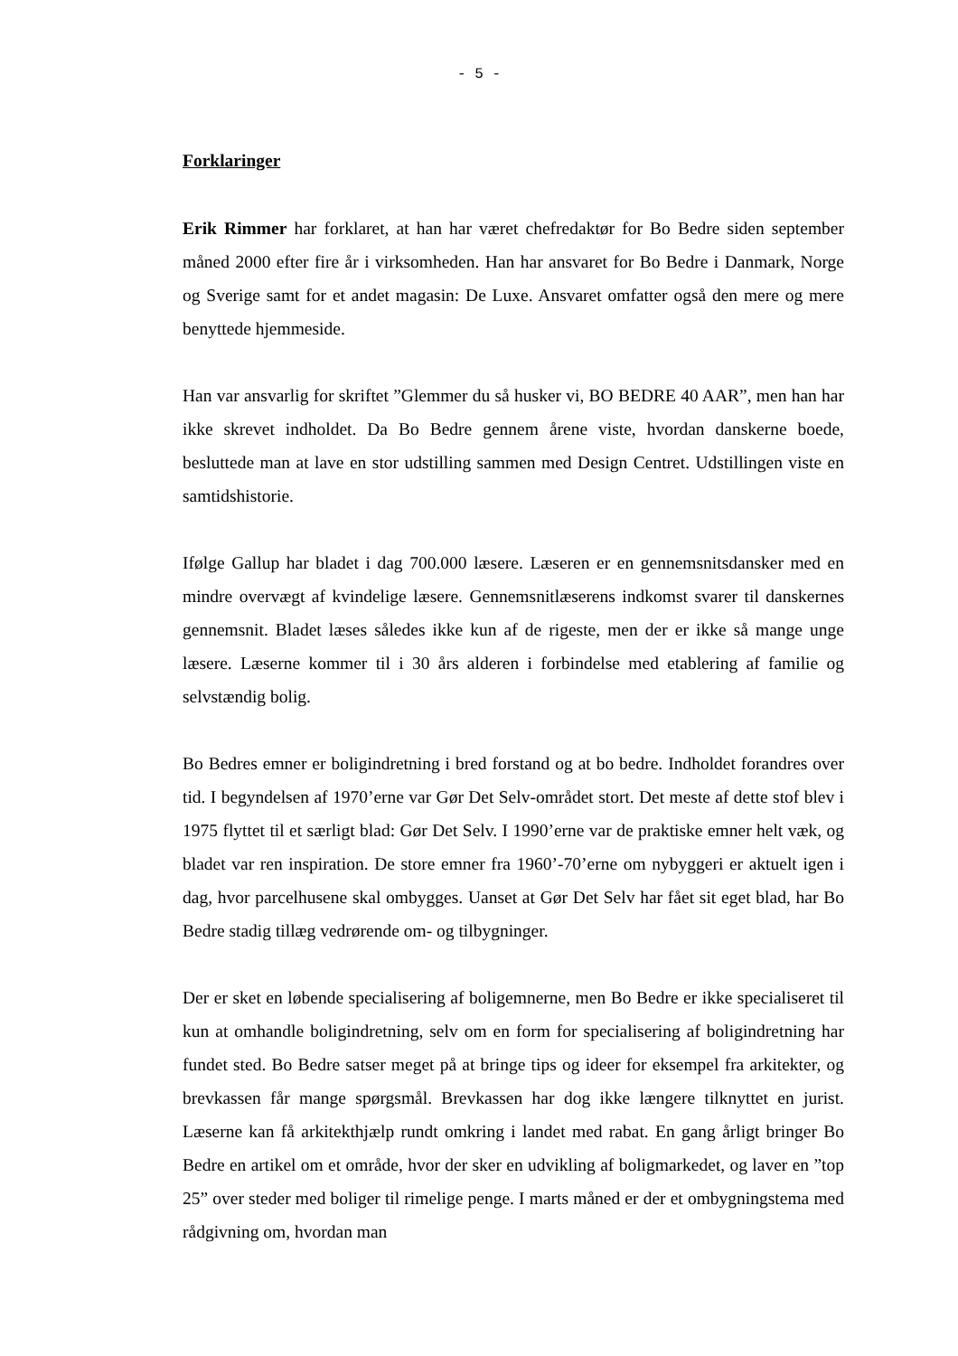- 5 -
Forklaringer
Erik Rimmer har forklaret, at han har været chefredaktør for Bo Bedre siden september måned 2000 efter fire år i virksomheden. Han har ansvaret for Bo Bedre i Danmark, Norge og Sverige samt for et andet magasin: De Luxe. Ansvaret omfatter også den mere og mere benyttede hjemmeside.
Han var ansvarlig for skriftet ”Glemmer du så husker vi, BO BEDRE 40 AAR”, men han har ikke skrevet indholdet. Da Bo Bedre gennem årene viste, hvordan danskerne boede, besluttede man at lave en stor udstilling sammen med Design Centret. Udstillingen viste en samtidshistorie.
Ifølge Gallup har bladet i dag 700.000 læsere. Læseren er en gennemsnitsdansker med en mindre overvægt af kvindelige læsere. Gennemsnitlæserens indkomst svarer til danskernes gennemsnit. Bladet læses således ikke kun af de rigeste, men der er ikke så mange unge læsere. Læserne kommer til i 30 års alderen i forbindelse med etablering af familie og selvstændig bolig.
Bo Bedres emner er boligindretning i bred forstand og at bo bedre. Indholdet forandres over tid. I begyndelsen af 1970’erne var Gør Det Selv-området stort. Det meste af dette stof blev i 1975 flyttet til et særligt blad: Gør Det Selv. I 1990’erne var de praktiske emner helt væk, og bladet var ren inspiration. De store emner fra 1960’-70’erne om nybyggeri er aktuelt igen i dag, hvor parcelhusene skal ombygges. Uanset at Gør Det Selv har fået sit eget blad, har Bo Bedre stadig tillæg vedrørende om- og tilbygninger.
Der er sket en løbende specialisering af boligemnerne, men Bo Bedre er ikke specialiseret til kun at omhandle boligindretning, selv om en form for specialisering af boligindretning har fundet sted. Bo Bedre satser meget på at bringe tips og ideer for eksempel fra arkitekter, og brevkassen får mange spørgsmål. Brevkassen har dog ikke længere tilknyttet en jurist. Læserne kan få arkitekthjælp rundt omkring i landet med rabat. En gang årligt bringer Bo Bedre en artikel om et område, hvor der sker en udvikling af boligmarkedet, og laver en ”top 25” over steder med boliger til rimelige penge. I marts måned er der et ombygningstema med rådgivning om, hvordan man